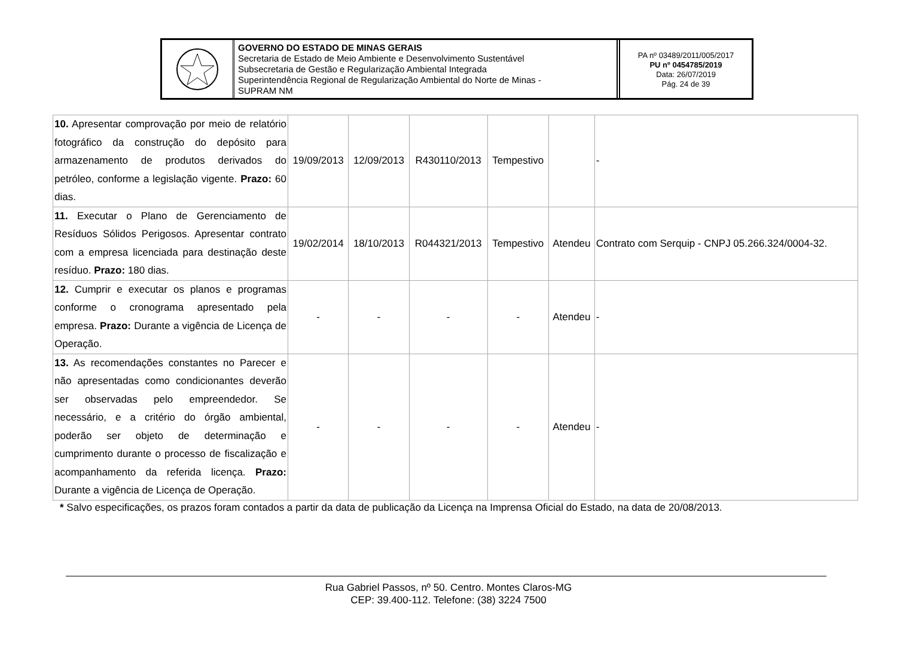GOVERNO DO ESTADO DE MINAS GERAIS
Secretaria de Estado de Meio Ambiente e Desenvolvimento Sustentável
Subsecretaria de Gestão e Regularização Ambiental Integrada
Superintendência Regional de Regularização Ambiental do Norte de Minas -
SUPRAM NM
PA nº 03489/2011/005/2017
PU nº 0454785/2019
Data: 26/07/2019
Pág. 24 de 39
| 10. Apresentar comprovação por meio de relatório fotográfico da construção do depósito para armazenamento de produtos derivados do petróleo, conforme a legislação vigente. Prazo: 60 dias. | 19/09/2013 | 12/09/2013 | R430110/2013 | Tempestivo | | - |
| 11. Executar o Plano de Gerenciamento de Resíduos Sólidos Perigosos. Apresentar contrato com a empresa licenciada para destinação deste resíduo. Prazo: 180 dias. | 19/02/2014 | 18/10/2013 | R044321/2013 | Tempestivo | Atendeu | Contrato com Serquip - CNPJ 05.266.324/0004-32. |
| 12. Cumprir e executar os planos e programas conforme o cronograma apresentado pela empresa. Prazo: Durante a vigência de Licença de Operação. | - | - | - | - | Atendeu | - |
| 13. As recomendações constantes no Parecer e não apresentadas como condicionantes deverão ser observadas pelo empreendedor. Se necessário, e a critério do órgão ambiental, poderão ser objeto de determinação e cumprimento durante o processo de fiscalização e acompanhamento da referida licença. Prazo: Durante a vigência de Licença de Operação. | - | - | - | - | Atendeu | - |
* Salvo especificações, os prazos foram contados a partir da data de publicação da Licença na Imprensa Oficial do Estado, na data de 20/08/2013.
Rua Gabriel Passos, nº 50. Centro. Montes Claros-MG
CEP: 39.400-112. Telefone: (38) 3224 7500